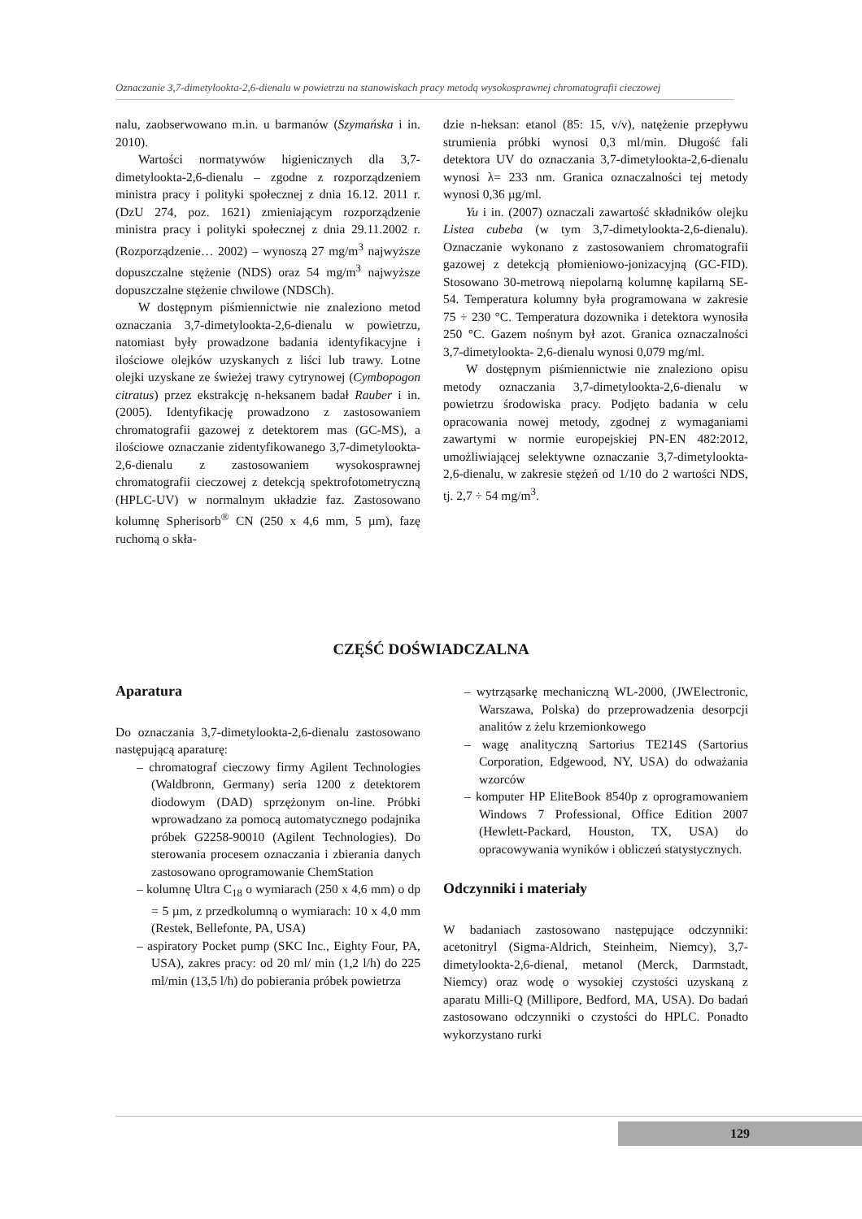Oznaczanie 3,7-dimetylookta-2,6-dienalu w powietrzu na stanowiskach pracy metodą wysokosprawnej chromatografii cieczowej
nalu, zaobserwowano m.in. u barmanów (Szymańska i in. 2010).
Wartości normatywów higienicznych dla 3,7-dimetylookta-2,6-dienalu – zgodne z rozporządzeniem ministra pracy i polityki społecznej z dnia 16.12. 2011 r. (DzU 274, poz. 1621) zmieniającym rozporządzenie ministra pracy i polityki społecznej z dnia 29.11.2002 r. (Rozporządzenie… 2002) – wynoszą 27 mg/m<sup>3</sup> najwyższe dopuszczalne stężenie (NDS) oraz 54 mg/m<sup>3</sup> najwyższe dopuszczalne stężenie chwilowe (NDSCh).
W dostępnym piśmiennictwie nie znaleziono metod oznaczania 3,7-dimetylookta-2,6-dienalu w powietrzu, natomiast były prowadzone badania identyfikacyjne i ilościowe olejków uzyskanych z liści lub trawy. Lotne olejki uzyskane ze świeżej trawy cytrynowej (Cymbopogon citratus) przez ekstrakcję n-heksanem badał Rauber i in. (2005). Identyfikację prowadzono z zastosowaniem chromatografii gazowej z detektorem mas (GC-MS), a ilościowe oznaczanie zidentyfikowanego 3,7-dimetylookta-2,6-dienalu z zastosowaniem wysokosprawnej chromatografii cieczowej z detekcją spektrofotometryczną (HPLC-UV) w normalnym układzie faz. Zastosowano kolumnę Spherisorb<sup>®</sup> CN (250 x 4,6 mm, 5 µm), fazę ruchomą o skła-
dzie n-heksan: etanol (85: 15, v/v), natężenie przepływu strumienia próbki wynosi 0,3 ml/min. Długość fali detektora UV do oznaczania 3,7-dimetylookta-2,6-dienalu wynosi λ= 233 nm. Granica oznaczalności tej metody wynosi 0,36 µg/ml.
Yu i in. (2007) oznaczali zawartość składników olejku Listea cubeba (w tym 3,7-dimetylookta-2,6-dienalu). Oznaczanie wykonano z zastosowaniem chromatografii gazowej z detekcją płomieniowo-jonizacyjną (GC-FID). Stosowano 30-metrową niepolarną kolumnę kapilarną SE-54. Temperatura kolumny była programowana w zakresie 75 ÷ 230 °C. Temperatura dozownika i detektora wynosiła 250 °C. Gazem nośnym był azot. Granica oznaczalności 3,7-dimetylookta- 2,6-dienalu wynosi 0,079 mg/ml.
W dostępnym piśmiennictwie nie znaleziono opisu metody oznaczania 3,7-dimetylookta-2,6-dienalu w powietrzu środowiska pracy. Podjęto badania w celu opracowania nowej metody, zgodnej z wymaganiami zawartymi w normie europejskiej PN-EN 482:2012, umożliwiającej selektywne oznaczanie 3,7-dimetylookta-2,6-dienalu, w zakresie stężeń od 1/10 do 2 wartości NDS, tj. 2,7 ÷ 54 mg/m<sup>3</sup>.
CZĘŚĆ DOŚWIADCZALNA
Aparatura
Do oznaczania 3,7-dimetylookta-2,6-dienalu zastosowano następującą aparaturę:
– chromatograf cieczowy firmy Agilent Technologies (Waldbronn, Germany) seria 1200 z detektorem diodowym (DAD) sprzężonym on-line. Próbki wprowadzano za pomocą automatycznego podajnika próbek G2258-90010 (Agilent Technologies). Do sterowania procesem oznaczania i zbierania danych zastosowano oprogramowanie ChemStation
– kolumnę Ultra C<sub>18</sub> o wymiarach (250 x 4,6 mm) o dp = 5 µm, z przedkolumną o wymiarach: 10 x 4,0 mm (Restek, Bellefonte, PA, USA)
– aspiratory Pocket pump (SKC Inc., Eighty Four, PA, USA), zakres pracy: od 20 ml/ min (1,2 l/h) do 225 ml/min (13,5 l/h) do pobierania próbek powietrza
– wytrząsarkę mechaniczną WL-2000, (JWElectronic, Warszawa, Polska) do przeprowadzenia desorpcji analitów z żelu krzemionkowego
– wagę analityczną Sartorius TE214S (Sartorius Corporation, Edgewood, NY, USA) do odważania wzorców
– komputer HP EliteBook 8540p z oprogramowaniem Windows 7 Professional, Office Edition 2007 (Hewlett-Packard, Houston, TX, USA) do opracowywania wyników i obliczeń statystycznych.
Odczynniki i materiały
W badaniach zastosowano następujące odczynniki: acetonitryl (Sigma-Aldrich, Steinheim, Niemcy), 3,7-dimetylookta-2,6-dienal, metanol (Merck, Darmstadt, Niemcy) oraz wodę o wysokiej czystości uzyskaną z aparatu Milli-Q (Millipore, Bedford, MA, USA). Do badań zastosowano odczynniki o czystości do HPLC. Ponadto wykorzystano rurki
129